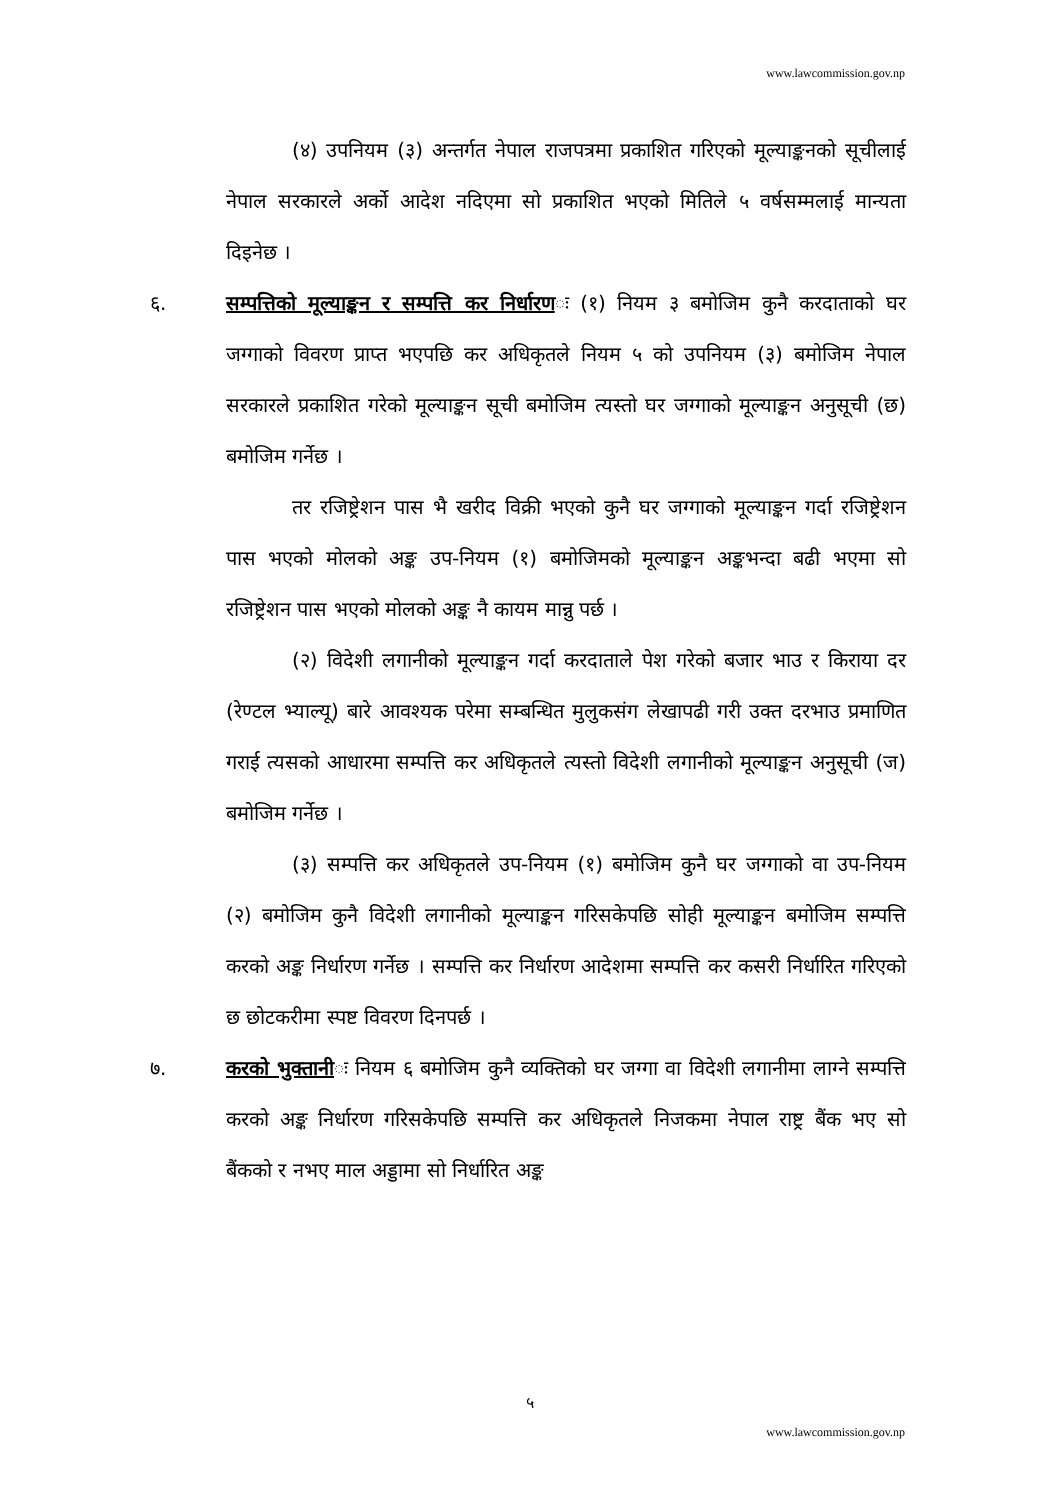www.lawcommission.gov.np
(४) उपनियम (३) अन्तर्गत नेपाल राजपत्रमा प्रकाशित गरिएको मूल्याङ्कनको सूचीलाई नेपाल सरकारले अर्को आदेश नदिएमा सो प्रकाशित भएको मितिले ५ वर्षसम्मलाई मान्यता दिइनेछ ।
६. सम्पत्तिको मूल्याङ्कन र सम्पत्ति कर निर्धारणः (१) नियम ३ बमोजिम कुनै करदाताको घर जग्गाको विवरण प्राप्त भएपछि कर अधिकृतले नियम ५ को उपनियम (३) बमोजिम नेपाल सरकारले प्रकाशित गरेको मूल्याङ्कन सूची बमोजिम त्यस्तो घर जग्गाको मूल्याङ्कन अनुसूची (छ) बमोजिम गर्नेछ ।
तर रजिष्ट्रेशन पास भै खरीद विक्री भएको कुनै घर जग्गाको मूल्याङ्कन गर्दा रजिष्ट्रेशन पास भएको मोलको अङ्क उप-नियम (१) बमोजिमको मूल्याङ्कन अङ्कभन्दा बढी भएमा सो रजिष्ट्रेशन पास भएको मोलको अङ्क नै कायम मान्नु पर्छ ।
(२) विदेशी लगानीको मूल्याङ्कन गर्दा करदाताले पेश गरेको बजार भाउ र किराया दर (रेण्टल भ्याल्यू) बारे आवश्यक परेमा सम्बन्धित मुलुकसंग लेखापढी गरी उक्त दरभाउ प्रमाणित गराई त्यसको आधारमा सम्पत्ति कर अधिकृतले त्यस्तो विदेशी लगानीको मूल्याङ्कन अनुसूची (ज) बमोजिम गर्नेछ ।
(३) सम्पत्ति कर अधिकृतले उप-नियम (१) बमोजिम कुनै घर जग्गाको वा उप-नियम (२) बमोजिम कुनै विदेशी लगानीको मूल्याङ्कन गरिसकेपछि सोही मूल्याङ्कन बमोजिम सम्पत्ति करको अङ्क निर्धारण गर्नेछ । सम्पत्ति कर निर्धारण आदेशमा सम्पत्ति कर कसरी निर्धारित गरिएको छ छोटकरीमा स्पष्ट विवरण दिनपर्छ ।
७. करको भुक्तानीः नियम ६ बमोजिम कुनै व्यक्तिको घर जग्गा वा विदेशी लगानीमा लाग्ने सम्पत्ति करको अङ्क निर्धारण गरिसकेपछि सम्पत्ति कर अधिकृतले निजकमा नेपाल राष्ट्र बैंक भए सो बैंकको र नभए माल अड्डामा सो निर्धारित अङ्क
५
www.lawcommission.gov.np